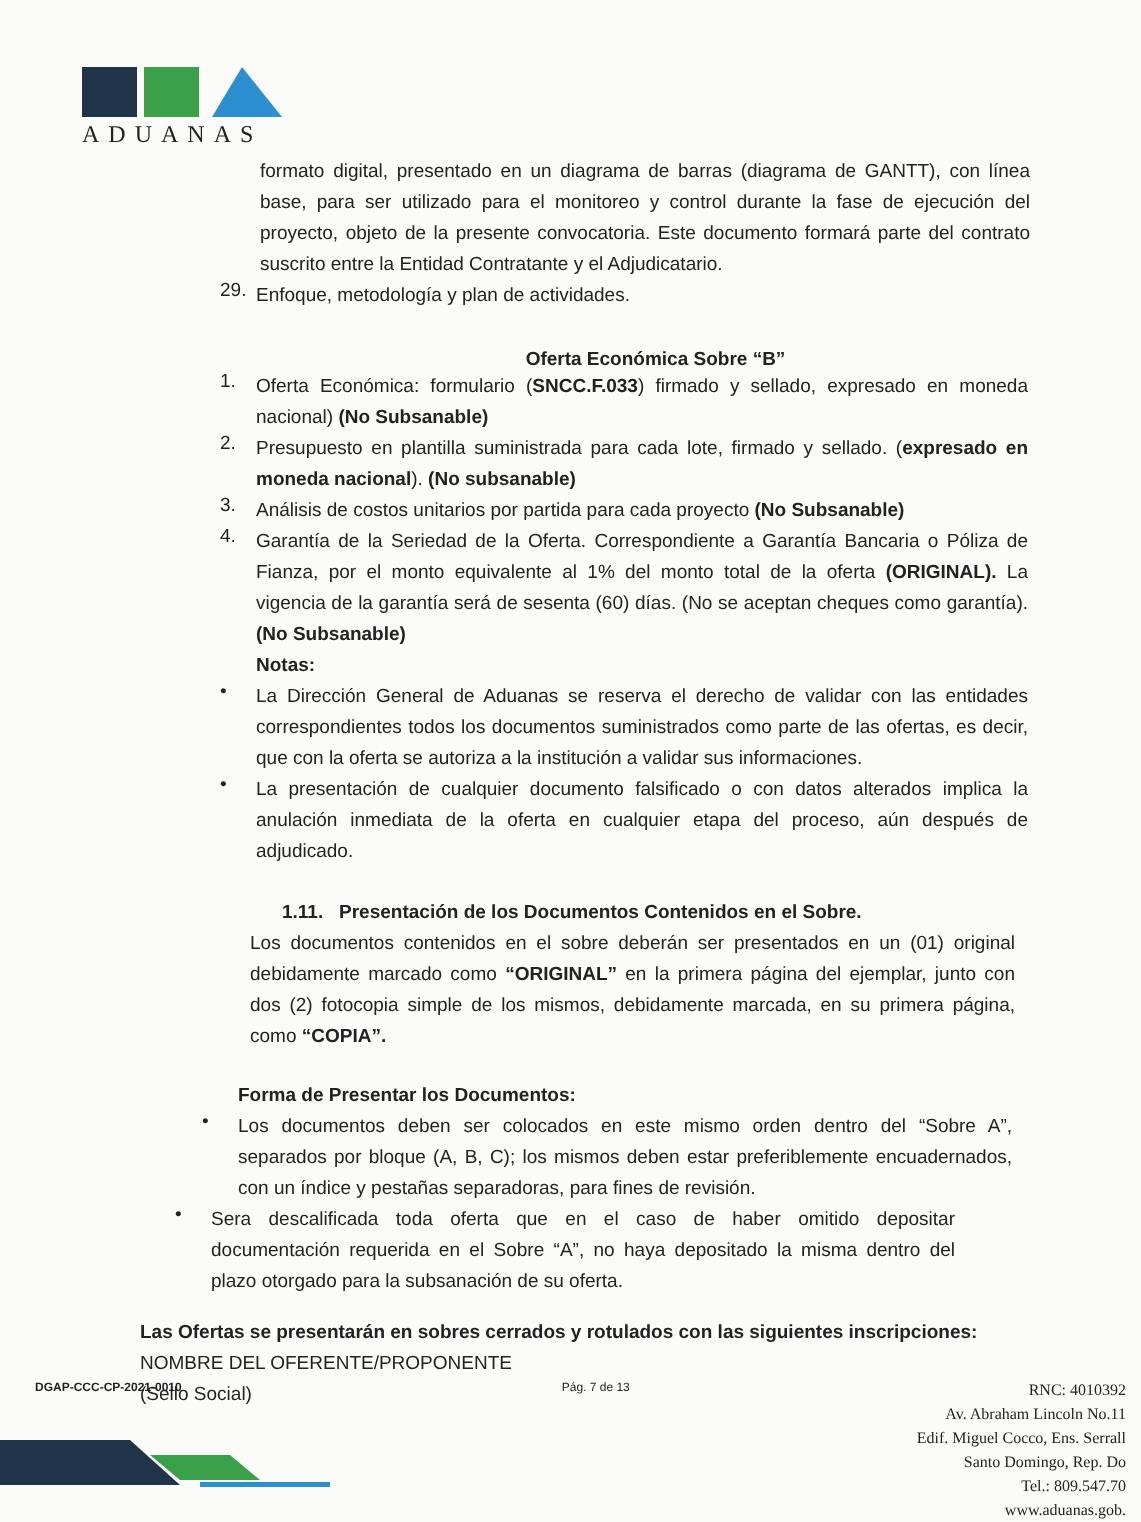ADUANAS
formato digital, presentado en un diagrama de barras (diagrama de GANTT), con línea base, para ser utilizado para el monitoreo y control durante la fase de ejecución del proyecto, objeto de la presente convocatoria. Este documento formará parte del contrato suscrito entre la Entidad Contratante y el Adjudicatario.
29.
Enfoque, metodología y plan de actividades.
Oferta Económica Sobre “B”
1.
Oferta Económica: formulario (SNCC.F.033) firmado y sellado, expresado en moneda nacional) (No Subsanable)
2.
Presupuesto en plantilla suministrada para cada lote, firmado y sellado. (expresado en moneda nacional). (No subsanable)
3.
Análisis de costos unitarios por partida para cada proyecto (No Subsanable)
4.
Garantía de la Seriedad de la Oferta. Correspondiente a Garantía Bancaria o Póliza de Fianza, por el monto equivalente al 1% del monto total de la oferta (ORIGINAL). La vigencia de la garantía será de sesenta (60) días. (No se aceptan cheques como garantía). (No Subsanable)
Notas:
•
La Dirección General de Aduanas se reserva el derecho de validar con las entidades correspondientes todos los documentos suministrados como parte de las ofertas, es decir, que con la oferta se autoriza a la institución a validar sus informaciones.
•
La presentación de cualquier documento falsificado o con datos alterados implica la anulación inmediata de la oferta en cualquier etapa del proceso, aún después de adjudicado.
1.11. Presentación de los Documentos Contenidos en el Sobre.
Los documentos contenidos en el sobre deberán ser presentados en un (01) original debidamente marcado como “ORIGINAL” en la primera página del ejemplar, junto con dos (2) fotocopia simple de los mismos, debidamente marcada, en su primera página, como “COPIA”.
Forma de Presentar los Documentos:
•
Los documentos deben ser colocados en este mismo orden dentro del “Sobre A”, separados por bloque (A, B, C); los mismos deben estar preferiblemente encuadernados, con un índice y pestañas separadoras, para fines de revisión.
•
Sera descalificada toda oferta que en el caso de haber omitido depositar documentación requerida en el Sobre “A”, no haya depositado la misma dentro del plazo otorgado para la subsanación de su oferta.
Las Ofertas se presentarán en sobres cerrados y rotulados con las siguientes inscripciones:
NOMBRE DEL OFERENTE/PROPONENTE
(Sello Social)
DGAP-CCC-CP-2021-0010 Pág. 7 de 13
RNC: 4010392
Av. Abraham Lincoln No.11
Edif. Miguel Cocco, Ens. Serrall
Santo Domingo, Rep. Do
Tel.: 809.547.70
www.aduanas.gob.